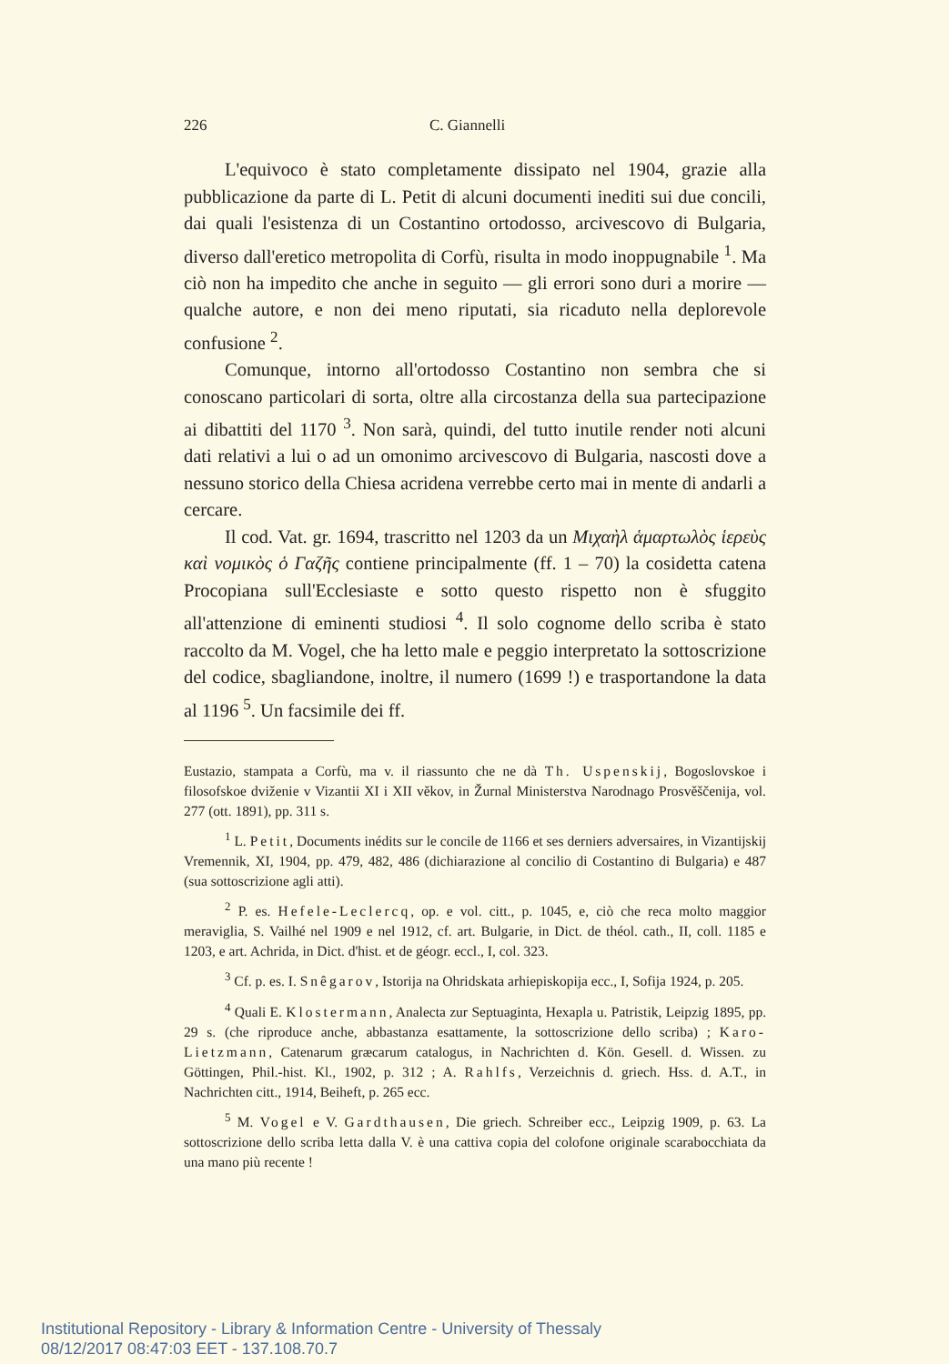226 C. Giannelli
L'equivoco è stato completamente dissipato nel 1904, grazie alla pubblicazione da parte di L. Petit di alcuni documenti inediti sui due concili, dai quali l'esistenza di un Costantino ortodosso, arcivescovo di Bulgaria, diverso dall'eretico metropolita di Corfù, risulta in modo inoppugnabile <sup>1</sup>. Ma ciò non ha impedito che anche in seguito — gli errori sono duri a morire — qualche autore, e non dei meno riputati, sia ricaduto nella deplorevole confusione <sup>2</sup>.
Comunque, intorno all'ortodosso Costantino non sembra che si conoscano particolari di sorta, oltre alla circostanza della sua partecipazione ai dibattiti del 1170 <sup>3</sup>. Non sarà, quindi, del tutto inutile render noti alcuni dati relativi a lui o ad un omonimo arcivescovo di Bulgaria, nascosti dove a nessuno storico della Chiesa acridena verrebbe certo mai in mente di andarli a cercare.
Il cod. Vat. gr. 1694, trascritto nel 1203 da un Μιχαὴλ ἁμαρτωλὸς ἱερεὺς καὶ νομικὸς ὁ Γαζῆς contiene principalmente (ff. 1 – 70) la cosidetta catena Procopiana sull'Ecclesiaste e sotto questo rispetto non è sfuggito all'attenzione di eminenti studiosi <sup>4</sup>. Il solo cognome dello scriba è stato raccolto da M. Vogel, che ha letto male e peggio interpretato la sottoscrizione del codice, sbagliandone, inoltre, il numero (1699 !) e trasportandone la data al 1196 <sup>5</sup>. Un facsimile dei ff.
Eustazio, stampata a Corfù, ma v. il riassunto che ne dà Th. Uspenskij, Bogoslovskoe i filosofskoe dviženie v Vizantii XI i XII věkov, in Žurnal Ministerstva Narodnago Prosvěščenija, vol. 277 (ott. 1891), pp. 311 s.
<sup>1</sup> L. Petit, Documents inédits sur le concile de 1166 et ses derniers adversaires, in Vizantijskij Vremennik, XI, 1904, pp. 479, 482, 486 (dichiarazione al concilio di Costantino di Bulgaria) e 487 (sua sottoscrizione agli atti).
<sup>2</sup> P. es. Hefele-Leclercq, op. e vol. citt., p. 1045, e, ciò che reca molto maggior meraviglia, S. Vailhé nel 1909 e nel 1912, cf. art. Bulgarie, in Dict. de théol. cath., II, coll. 1185 e 1203, e art. Achrida, in Dict. d'hist. et de géogr. eccl., I, col. 323.
<sup>3</sup> Cf. p. es. I. Snêgarov, Istorija na Ohridskata arhiepiskopija ecc., I, Sofija 1924, p. 205.
<sup>4</sup> Quali E. Klostermann, Analecta zur Septuaginta, Hexapla u. Patristik, Leipzig 1895, pp. 29 s. (che riproduce anche, abbastanza esattamente, la sottoscrizione dello scriba) ; Karo-Lietzmann, Catenarum græcarum catalogus, in Nachrichten d. Kön. Gesell. d. Wissen. zu Göttingen, Phil.-hist. Kl., 1902, p. 312 ; A. Rahlfs, Verzeichnis d. griech. Hss. d. A.T., in Nachrichten citt., 1914, Beiheft, p. 265 ecc.
<sup>5</sup> M. Vogel e V. Gardthausen, Die griech. Schreiber ecc., Leipzig 1909, p. 63. La sottoscrizione dello scriba letta dalla V. è una cattiva copia del colofone originale scarabocchiata da una mano più recente !
Institutional Repository - Library & Information Centre - University of Thessaly
08/12/2017 08:47:03 EET - 137.108.70.7